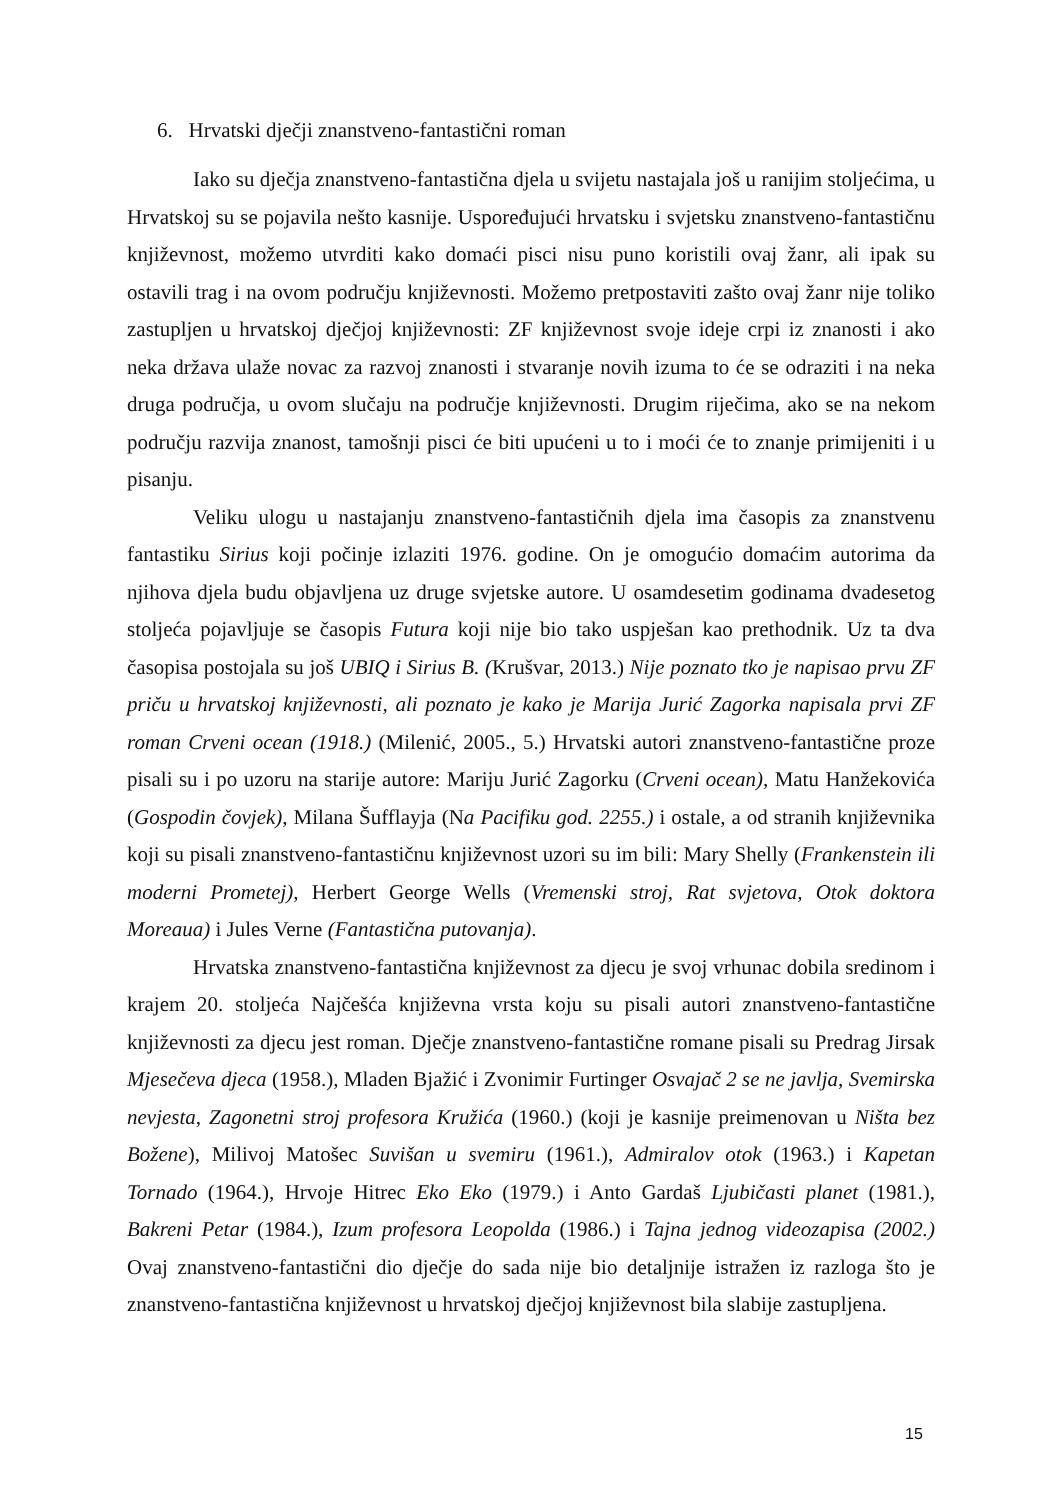6. Hrvatski dječji znanstveno-fantastični roman
Iako su dječja znanstveno-fantastična djela u svijetu nastajala još u ranijim stoljećima, u Hrvatskoj su se pojavila nešto kasnije. Uspoređujući hrvatsku i svjetsku znanstveno-fantastičnu književnost, možemo utvrditi kako domaći pisci nisu puno koristili ovaj žanr, ali ipak su ostavili trag i na ovom području književnosti. Možemo pretpostaviti zašto ovaj žanr nije toliko zastupljen u hrvatskoj dječjoj književnosti: ZF književnost svoje ideje crpi iz znanosti i ako neka država ulaže novac za razvoj znanosti i stvaranje novih izuma to će se odraziti i na neka druga područja, u ovom slučaju na područje književnosti. Drugim riječima, ako se na nekom području razvija znanost, tamošnji pisci će biti upućeni u to i moći će to znanje primijeniti i u pisanju.
Veliku ulogu u nastajanju znanstveno-fantastičnih djela ima časopis za znanstvenu fantastiku Sirius koji počinje izlaziti 1976. godine. On je omogućio domaćim autorima da njihova djela budu objavljena uz druge svjetske autore. U osamdesetim godinama dvadesetog stoljeća pojavljuje se časopis Futura koji nije bio tako uspješan kao prethodnik. Uz ta dva časopisa postojala su još UBIQ i Sirius B. (Krušvar, 2013.) Nije poznato tko je napisao prvu ZF priču u hrvatskoj književnosti, ali poznato je kako je Marija Jurić Zagorka napisala prvi ZF roman Crveni ocean (1918.) (Milenić, 2005., 5.) Hrvatski autori znanstveno-fantastične proze pisali su i po uzoru na starije autore: Mariju Jurić Zagorku (Crveni ocean), Matu Hanžekovića (Gospodin čovjek), Milana Šufflayja (Na Pacifiku god. 2255.) i ostale, a od stranih književnika koji su pisali znanstveno-fantastičnu književnost uzori su im bili: Mary Shelly (Frankenstein ili moderni Prometej), Herbert George Wells (Vremenski stroj, Rat svjetova, Otok doktora Moreaua) i Jules Verne (Fantastična putovanja).
Hrvatska znanstveno-fantastična književnost za djecu je svoj vrhunac dobila sredinom i krajem 20. stoljeća Najčešća književna vrsta koju su pisali autori znanstveno-fantastične književnosti za djecu jest roman. Dječje znanstveno-fantastične romane pisali su Predrag Jirsak Mjesečeva djeca (1958.), Mladen Bjažić i Zvonimir Furtinger Osvajač 2 se ne javlja, Svemirska nevjesta, Zagonetni stroj profesora Kružića (1960.) (koji je kasnije preimenovan u Ništa bez Božene), Milivoj Matošec Suvišan u svemiru (1961.), Admiralov otok (1963.) i Kapetan Tornado (1964.), Hrvoje Hitrec Eko Eko (1979.) i Anto Gardaš Ljubičasti planet (1981.), Bakreni Petar (1984.), Izum profesora Leopolda (1986.) i Tajna jednog videozapisa (2002.) Ovaj znanstveno-fantastični dio dječje do sada nije bio detaljnije istražen iz razloga što je znanstveno-fantastična književnost u hrvatskoj dječjoj književnost bila slabije zastupljena.
15